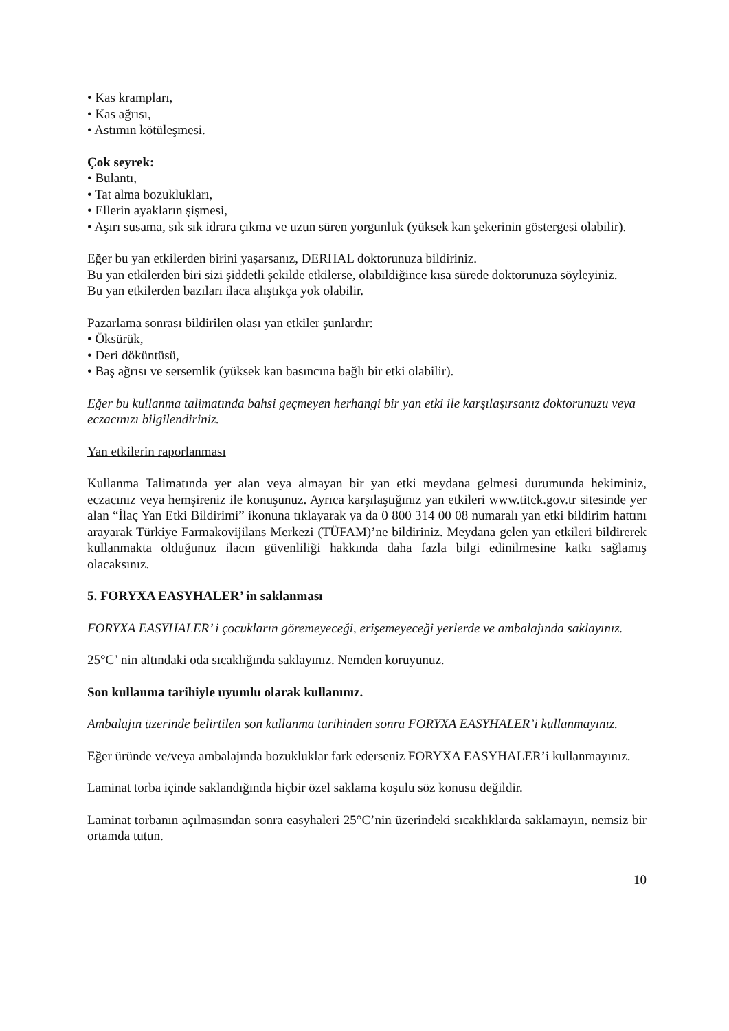• Kas krampları,
• Kas ağrısı,
• Astımın kötüleşmesi.
Çok seyrek:
• Bulantı,
• Tat alma bozuklukları,
• Ellerin ayakların şişmesi,
• Aşırı susama, sık sık idrara çıkma ve uzun süren yorgunluk (yüksek kan şekerinin göstergesi olabilir).
Eğer bu yan etkilerden birini yaşarsanız, DERHAL doktorunuza bildiriniz.
Bu yan etkilerden biri sizi şiddetli şekilde etkilerse, olabildiğince kısa sürede doktorunuza söyleyiniz.
Bu yan etkilerden bazıları ilaca alıştıkça yok olabilir.
Pazarlama sonrası bildirilen olası yan etkiler şunlardır:
• Öksürük,
• Deri döküntüsü,
• Baş ağrısı ve sersemlik (yüksek kan basıncına bağlı bir etki olabilir).
Eğer bu kullanma talimatında bahsi geçmeyen herhangi bir yan etki ile karşılaşırsanız doktorunuzu veya eczacınızı bilgilendiriniz.
Yan etkilerin raporlanması
Kullanma Talimatında yer alan veya almayan bir yan etki meydana gelmesi durumunda hekiminiz, eczacınız veya hemşireniz ile konuşunuz. Ayrıca karşılaştığınız yan etkileri www.titck.gov.tr sitesinde yer alan “İlaç Yan Etki Bildirimi” ikonuna tıklayarak ya da 0 800 314 00 08 numaralı yan etki bildirim hattını arayarak Türkiye Farmakovijilans Merkezi (TÜFAM)’ne bildiriniz. Meydana gelen yan etkileri bildirerek kullanmakta olduğunuz ilacın güvenliliği hakkında daha fazla bilgi edinilmesine katkı sağlamış olacaksınız.
5. FORYXA EASYHALER’ in saklanması
FORYXA EASYHALER’ i çocukların göremeyeceği, erişemeyeceği yerlerde ve ambalajında saklayınız.
25°C’ nin altındaki oda sıcaklığında saklayınız. Nemden koruyunuz.
Son kullanma tarihiyle uyumlu olarak kullanınız.
Ambalajın üzerinde belirtilen son kullanma tarihinden sonra FORYXA EASYHALER’i kullanmayınız.
Eğer üründe ve/veya ambalajında bozukluklar fark ederseniz FORYXA EASYHALER’i kullanmayınız.
Laminat torba içinde saklandığında hiçbir özel saklama koşulu söz konusu değildir.
Laminat torbanın açılmasından sonra easyhaleri 25°C’nin üzerindeki sıcaklıklarda saklamayın, nemsiz bir ortamda tutun.
10